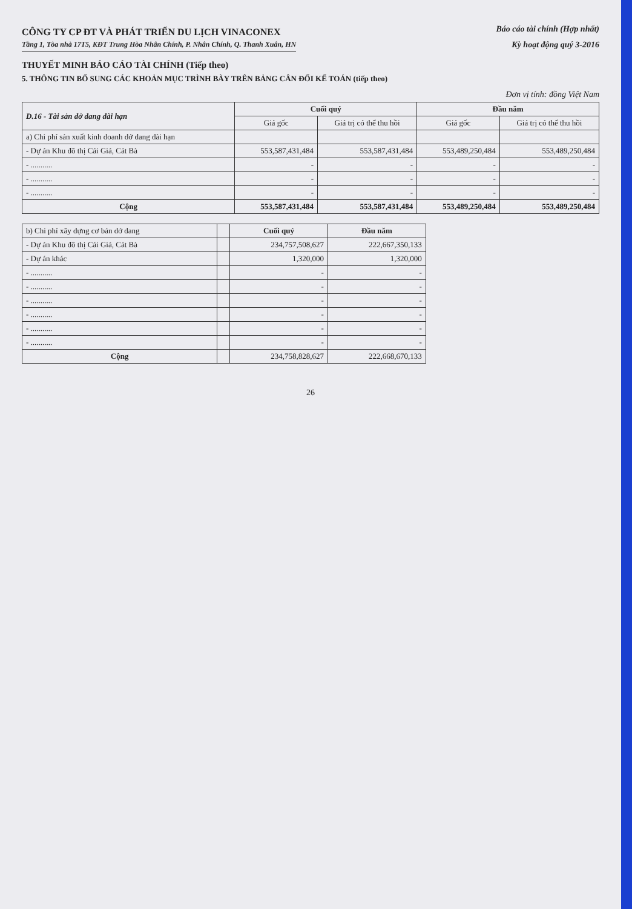CÔNG TY CP ĐT VÀ PHÁT TRIỂN DU LỊCH VINACONEX
Báo cáo tài chính (Hợp nhất)
Tầng 1, Tòa nhà 17T5, KĐT Trung Hòa Nhân Chính, P. Nhân Chính, Q. Thanh Xuân, HN Kỳ hoạt động quý 3-2016
THUYẾT MINH BÁO CÁO TÀI CHÍNH (Tiếp theo)
5. THÔNG TIN BỔ SUNG CÁC KHOẢN MỤC TRÌNH BÀY TRÊN BẢNG CÂN ĐỐI KẾ TOÁN (tiếp theo)
Đơn vị tính: đồng Việt Nam
| D.16 - Tài sản dở dang dài hạn | Cuối quý | | Đầu năm | |
| --- | --- | --- | --- | --- |
| | Giá gốc | Giá trị có thể thu hồi | Giá gốc | Giá trị có thể thu hồi |
| a) Chi phí sản xuất kinh doanh dở dang dài hạn | | | | |
| - Dự án Khu đô thị Cái Giá, Cát Bà | 553,587,431,484 | 553,587,431,484 | 553,489,250,484 | 553,489,250,484 |
| - ........... | - | - | - | - |
| - ........... | - | - | - | - |
| - ........... | - | - | - | - |
| Cộng | 553,587,431,484 | 553,587,431,484 | 553,489,250,484 | 553,489,250,484 |
| b) Chi phí xây dựng cơ bản dở dang | | Cuối quý | Đầu năm |
| - Dự án Khu đô thị Cái Giá, Cát Bà | | 234,757,508,627 | 222,667,350,133 |
| - Dự án khác | | 1,320,000 | 1,320,000 |
| - ........... | | - | - |
| - ........... | | - | - |
| - ........... | | - | - |
| - ........... | | - | - |
| - ........... | | - | - |
| - ........... | | - | - |
| Cộng | | 234,758,828,627 | 222,668,670,133 |
26